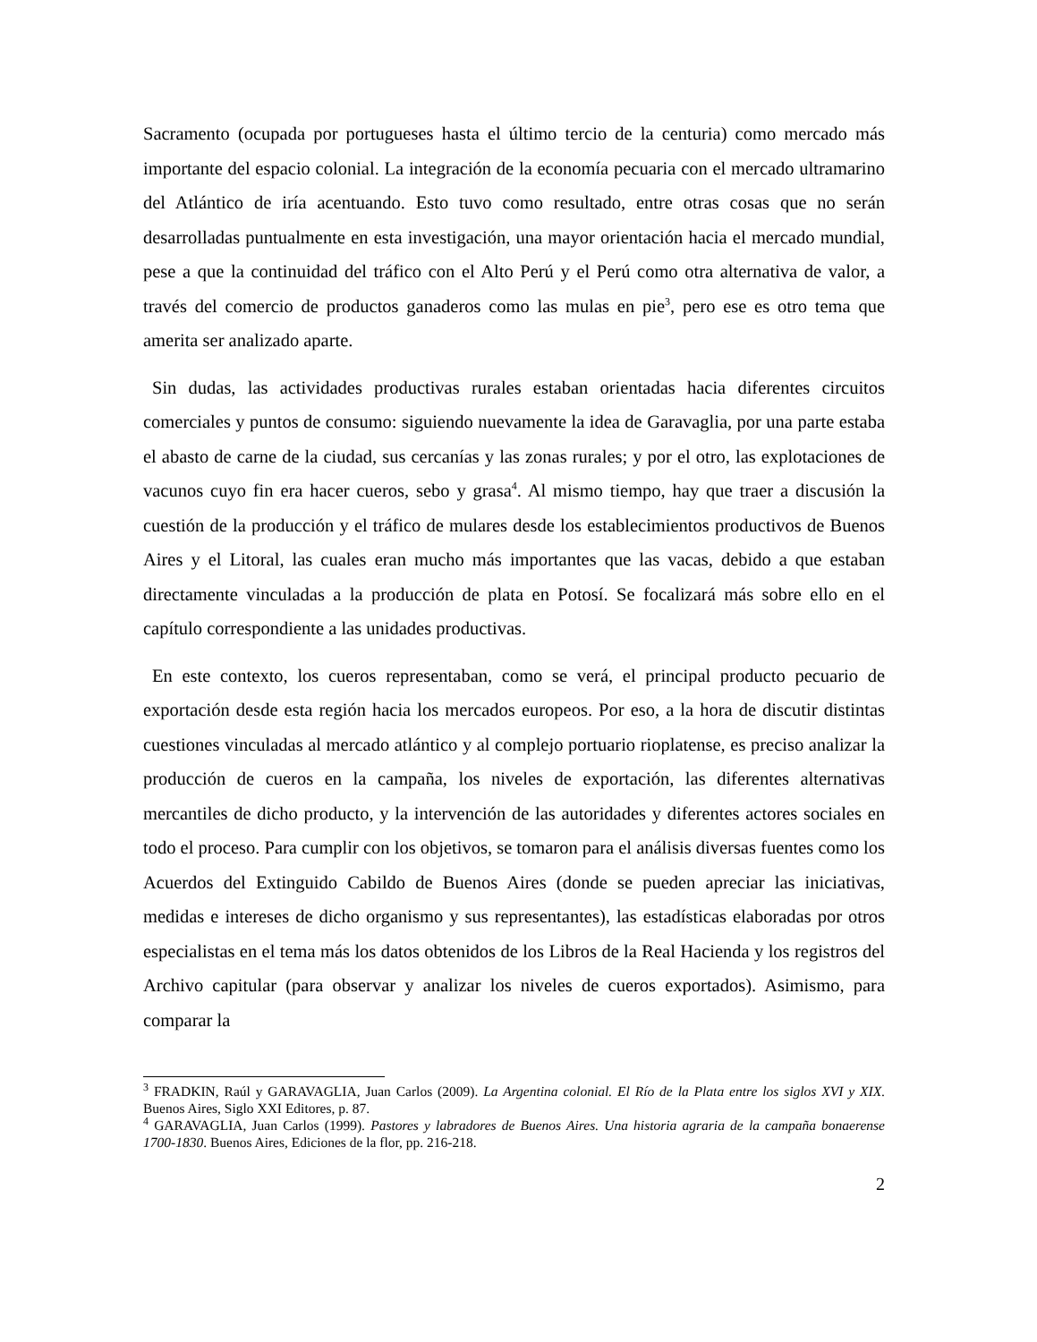Sacramento (ocupada por portugueses hasta el último tercio de la centuria) como mercado más importante del espacio colonial. La integración de la economía pecuaria con el mercado ultramarino del Atlántico de iría acentuando. Esto tuvo como resultado, entre otras cosas que no serán desarrolladas puntualmente en esta investigación, una mayor orientación hacia el mercado mundial, pese a que la continuidad del tráfico con el Alto Perú y el Perú como otra alternativa de valor, a través del comercio de productos ganaderos como las mulas en pie<sup>3</sup>, pero ese es otro tema que amerita ser analizado aparte.
Sin dudas, las actividades productivas rurales estaban orientadas hacia diferentes circuitos comerciales y puntos de consumo: siguiendo nuevamente la idea de Garavaglia, por una parte estaba el abasto de carne de la ciudad, sus cercanías y las zonas rurales; y por el otro, las explotaciones de vacunos cuyo fin era hacer cueros, sebo y grasa<sup>4</sup>. Al mismo tiempo, hay que traer a discusión la cuestión de la producción y el tráfico de mulares desde los establecimientos productivos de Buenos Aires y el Litoral, las cuales eran mucho más importantes que las vacas, debido a que estaban directamente vinculadas a la producción de plata en Potosí. Se focalizará más sobre ello en el capítulo correspondiente a las unidades productivas.
En este contexto, los cueros representaban, como se verá, el principal producto pecuario de exportación desde esta región hacia los mercados europeos. Por eso, a la hora de discutir distintas cuestiones vinculadas al mercado atlántico y al complejo portuario rioplatense, es preciso analizar la producción de cueros en la campaña, los niveles de exportación, las diferentes alternativas mercantiles de dicho producto, y la intervención de las autoridades y diferentes actores sociales en todo el proceso. Para cumplir con los objetivos, se tomaron para el análisis diversas fuentes como los Acuerdos del Extinguido Cabildo de Buenos Aires (donde se pueden apreciar las iniciativas, medidas e intereses de dicho organismo y sus representantes), las estadísticas elaboradas por otros especialistas en el tema más los datos obtenidos de los Libros de la Real Hacienda y los registros del Archivo capitular (para observar y analizar los niveles de cueros exportados). Asimismo, para comparar la
<sup>3</sup> FRADKIN, Raúl y GARAVAGLIA, Juan Carlos (2009). La Argentina colonial. El Río de la Plata entre los siglos XVI y XIX. Buenos Aires, Siglo XXI Editores, p. 87.
<sup>4</sup> GARAVAGLIA, Juan Carlos (1999). Pastores y labradores de Buenos Aires. Una historia agraria de la campaña bonaerense 1700-1830. Buenos Aires, Ediciones de la flor, pp. 216-218.
2